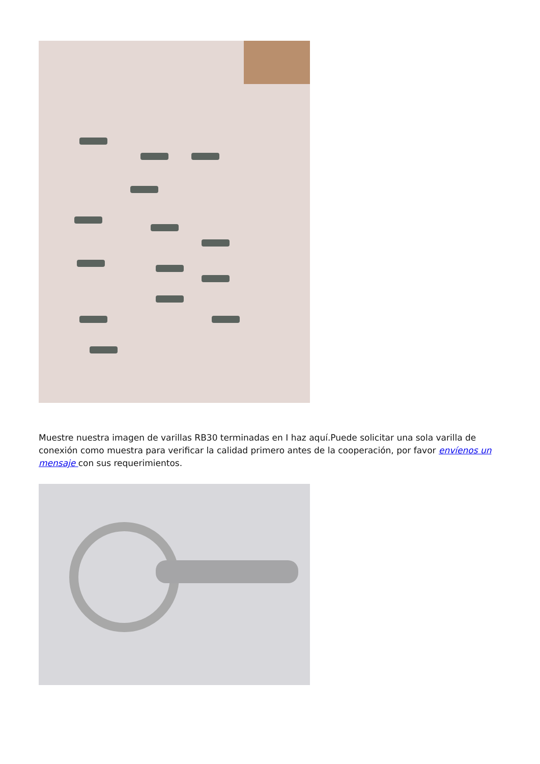Muestre nuestra imagen de varillas RB30 terminadas en I haz aquí.Puede solicitar una sola varilla de conexión como muestra para verificar la calidad primero antes de la cooperación, por favor envíenos un mensaje con sus requerimientos.